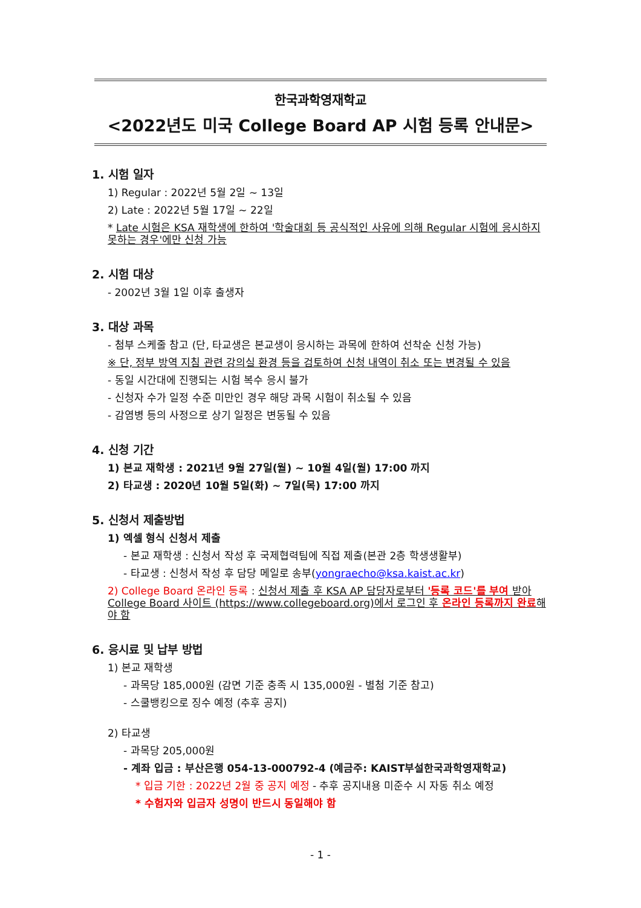한국과학영재학교
<2022년도 미국 College Board AP 시험 등록 안내문>
1. 시험 일자
1) Regular : 2022년 5월 2일 ~ 13일
2) Late : 2022년 5월 17일 ~ 22일
* Late 시험은 KSA 재학생에 한하여 '학술대회 등 공식적인 사유에 의해 Regular 시험에 응시하지 못하는 경우'에만 신청 가능
2. 시험 대상
- 2002년 3월 1일 이후 출생자
3. 대상 과목
- 첨부 스케줄 참고 (단, 타교생은 본교생이 응시하는 과목에 한하여 선착순 신청 가능)
※ 단, 정부 방역 지침 관련 강의실 환경 등을 검토하여 신청 내역이 취소 또는 변경될 수 있음
- 동일 시간대에 진행되는 시험 복수 응시 불가
- 신청자 수가 일정 수준 미만인 경우 해당 과목 시험이 취소될 수 있음
- 감염병 등의 사정으로 상기 일정은 변동될 수 있음
4. 신청 기간
1) 본교 재학생 : 2021년 9월 27일(월) ~ 10월 4일(월) 17:00 까지
2) 타교생 : 2020년 10월 5일(화) ~ 7일(목) 17:00 까지
5. 신청서 제출방법
1) 엑셀 형식 신청서 제출
- 본교 재학생 : 신청서 작성 후 국제협력팀에 직접 제출(본관 2층 학생생활부)
- 타교생 : 신청서 작성 후 담당 메일로 송부(yongraecho@ksa.kaist.ac.kr)
2) College Board 온라인 등록 : 신청서 제출 후 KSA AP 담당자로부터 '등록 코드'를 부여 받아 College Board 사이트 (https://www.collegeboard.org)에서 로그인 후 온라인 등록까지 완료해야 함
6. 응시료 및 납부 방법
1) 본교 재학생
- 과목당 185,000원 (감면 기준 충족 시 135,000원 - 별첨 기준 참고)
- 스쿨뱅킹으로 징수 예정 (추후 공지)
2) 타교생
- 과목당 205,000원
- 계좌 입금 : 부산은행 054-13-000792-4 (예금주: KAIST부설한국과학영재학교)
* 입금 기한 : 2022년 2월 중 공지 예정 - 추후 공지내용 미준수 시 자동 취소 예정
* 수험자와 입금자 성명이 반드시 동일해야 함
- 1 -